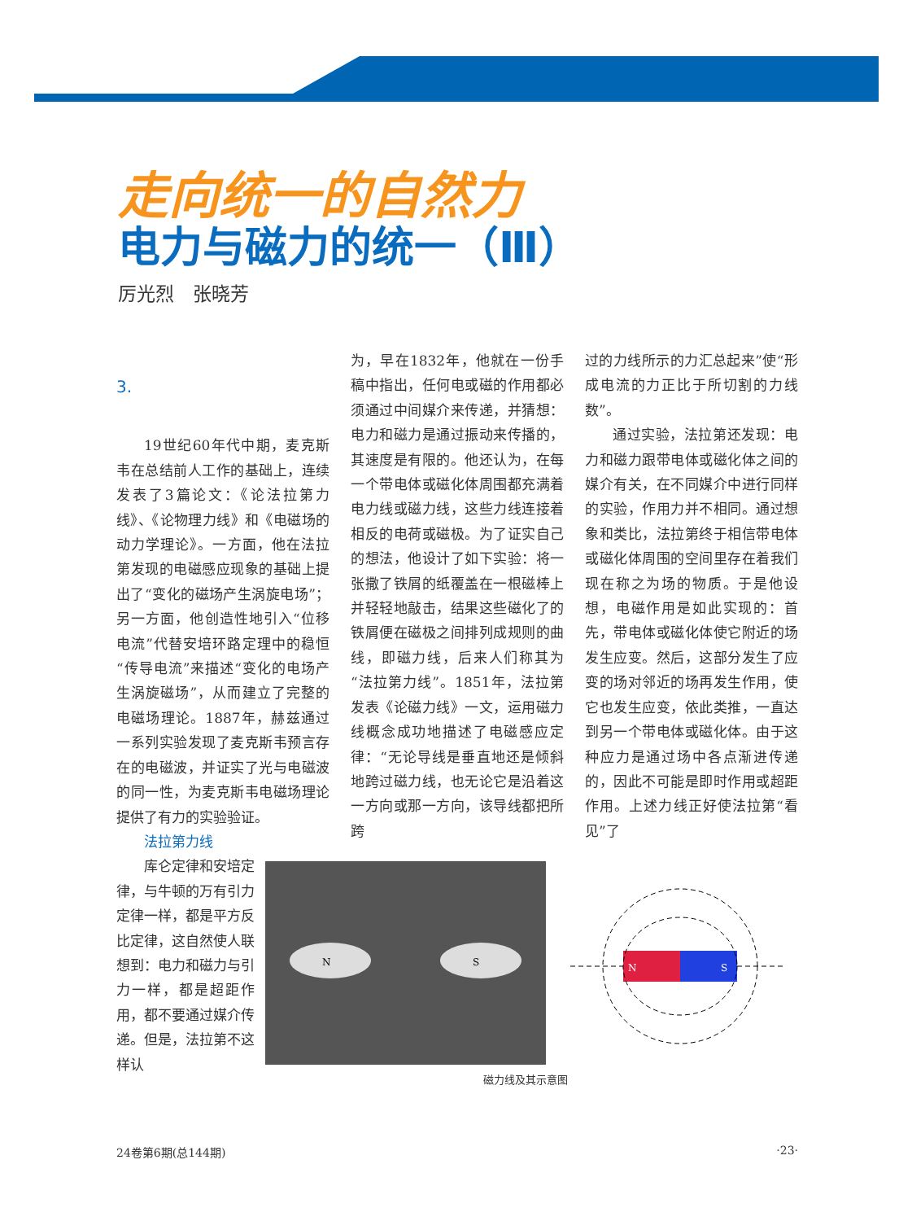走向统一的自然力
电力与磁力的统一（Ⅲ）
厉光烈　张晓芳
3.
19世纪60年代中期，麦克斯韦在总结前人工作的基础上，连续发表了3篇论文：《论法拉第力线》、《论物理力线》和《电磁场的动力学理论》。一方面，他在法拉第发现的电磁感应现象的基础上提出了“变化的磁场产生涡旋电场”；另一方面，他创造性地引入“位移电流”代替安培环路定理中的稳恒“传导电流”来描述“变化的电场产生涡旋磁场”，从而建立了完整的电磁场理论。1887年，赫兹通过一系列实验发现了麦克斯韦预言存在的电磁波，并证实了光与电磁波的同一性，为麦克斯韦电磁场理论提供了有力的实验验证。
法拉第力线
库仑定律和安培定律，与牛顿的万有引力定律一样，都是平方反比定律，这自然使人联想到：电力和磁力与引力一样，都是超距作用，都不要通过媒介传递。但是，法拉第不这样认
为，早在1832年，他就在一份手稿中指出，任何电或磁的作用都必须通过中间媒介来传递，并猜想：电力和磁力是通过振动来传播的，其速度是有限的。他还认为，在每一个带电体或磁化体周围都充满着电力线或磁力线，这些力线连接着相反的电荷或磁极。为了证实自己的想法，他设计了如下实验：将一张撒了铁屑的纸覆盖在一根磁棒上并轻轻地敲击，结果这些磁化了的铁屑便在磁极之间排列成规则的曲线，即磁力线，后来人们称其为“法拉第力线”。1851年，法拉第发表《论磁力线》一文，运用磁力线概念成功地描述了电磁感应定律：“无论导线是垂直地还是倾斜地跨过磁力线，也无论它是沿着这一方向或那一方向，该导线都把所跨
过的力线所示的力汇总起来”使“形成电流的力正比于所切割的力线数”。
通过实验，法拉第还发现：电力和磁力跟带电体或磁化体之间的媒介有关，在不同媒介中进行同样的实验，作用力并不相同。通过想象和类比，法拉第终于相信带电体或磁化体周围的空间里存在着我们现在称之为场的物质。于是他设想，电磁作用是如此实现的：首先，带电体或磁化体使它附近的场发生应变。然后，这部分发生了应变的场对邻近的场再发生作用，使它也发生应变，依此类推，一直达到另一个带电体或磁化体。由于这种应力是通过场中各点渐进传递的，因此不可能是即时作用或超距作用。上述力线正好使法拉第“看见”了
N
S
N
S
磁力线及其示意图
24卷第6期(总144期) ·23·